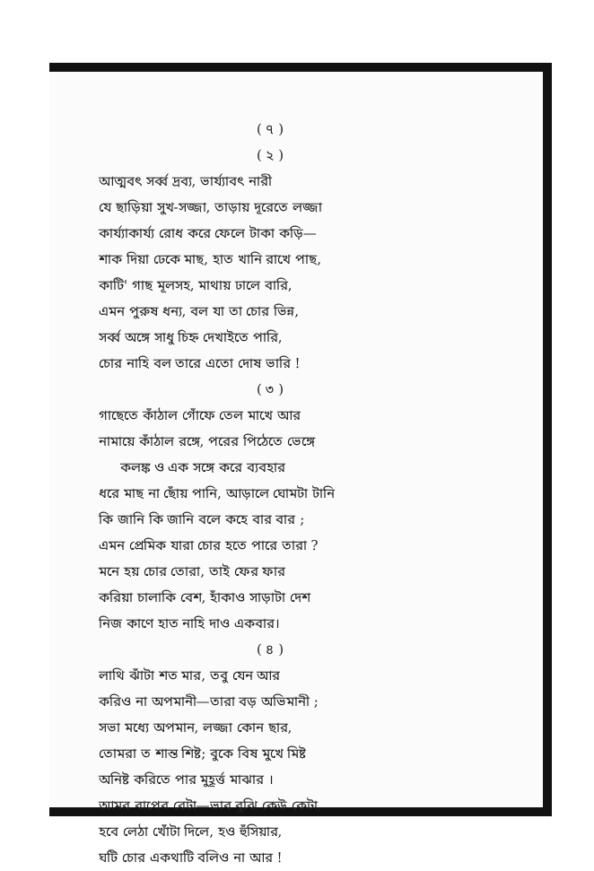( ৭ )
( ২ )
আত্মবৎ সর্ব্ব দ্রব্য, ভার্য্যাবৎ নারী
যে ছাড়িয়া সুখ-সজ্জা, তাড়ায় দূরেতে লজ্জা
কার্য্যাকার্য্য রোধ করে ফেলে টাকা কড়ি—
শাক দিয়া ঢেকে মাছ, হাত খানি রাখে পাছ,
কাটি' গাছ মূলসহ, মাথায় ঢালে বারি,
এমন পুরুষ ধন্য, বল যা তা চোর ভিন্ন,
সর্ব্ব অঙ্গে সাধু চিহ্ন দেখাইতে পারি,
চোর নাহি বল তারে এতো দোষ ভারি !
( ৩ )
গাছেতে কাঁঠাল গোঁফে তেল মাখে আর
নামায়ে কাঁঠাল রঙ্গে, পরের পিঠেতে ভেঙ্গে
কলঙ্ক ও এক সঙ্গে করে ব্যবহার
ধরে মাছ না ছোঁয় পানি, আড়ালে ঘোমটা টানি
কি জানি কি জানি বলে কহে বার বার ;
এমন প্রেমিক যারা চোর হতে পারে তারা ?
মনে হয় চোর তোরা, তাই ফের ফার
করিয়া চালাকি বেশ, হাঁকাও সাড়াটা দেশ
নিজ কাণে হাত নাহি দাও একবার।
( ৪ )
লাথি ঝাঁটা শত মার, তবু যেন আর
করিও না অপমানী—তারা বড় অভিমানী ;
সভা মধ্যে অপমান, লজ্জা কোন ছার,
তোমরা ত শান্ত শিষ্ট; বুকে বিষ মুখে মিষ্ট
অনিষ্ট করিতে পার মুহূর্ত্ত মাঝার ।
আমর বাপের বেটা—ভাব বুঝি কেউ কেটা,
হবে লেঠা খোঁটা দিলে, হও হুঁসিয়ার,
ঘটি চোর একথাটি বলিও না আর !